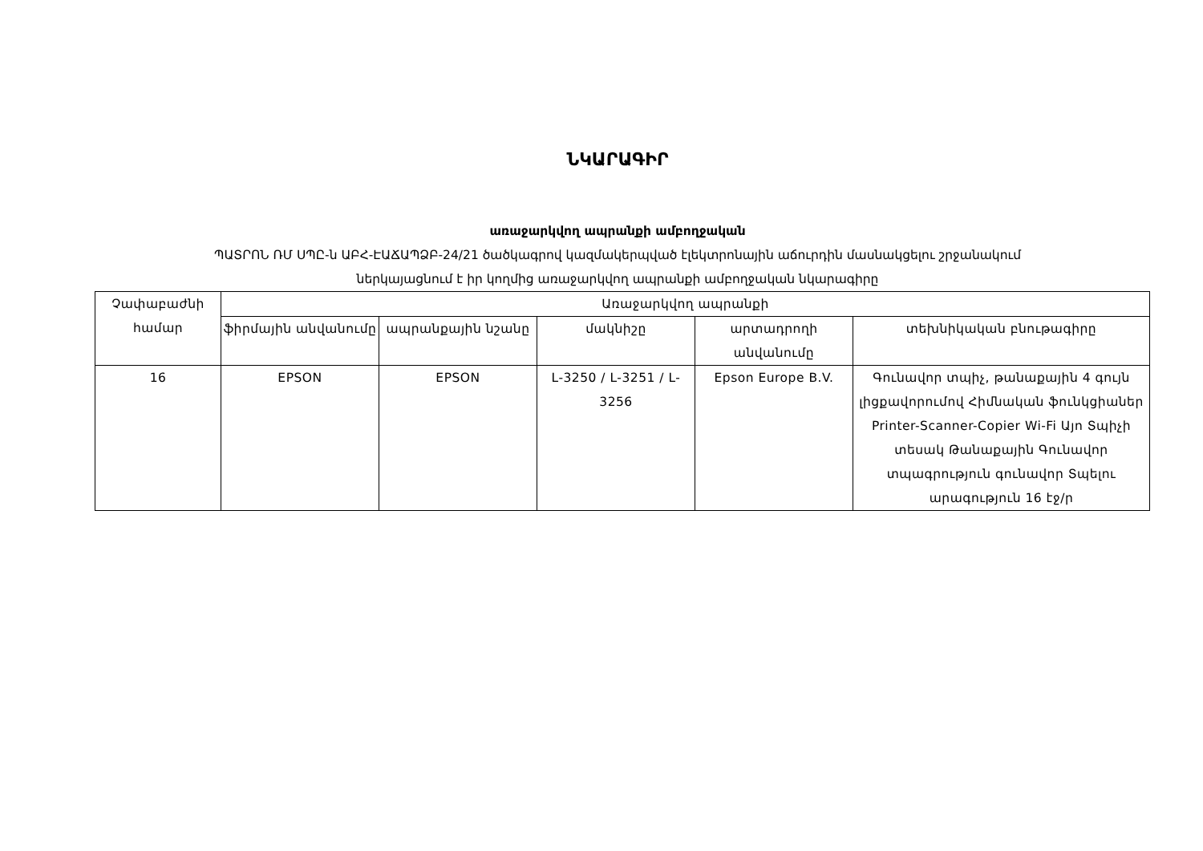ՆԿԱՐԱԳԻՐ
առաջարկվող ապրանքի ամբողջական
ՊԱՏՐՈՆ ՌՄ ՍՊԸ-ն ԱԲՀ-ԷԱՃԱՊՁԲ-24/21 ծածկագրով կազմակերպված էլեկտրոնային աճուրդին մասնակցելու շրջանակում
ներկայացնում է իր կողմից առաջարկվող ապրանքի ամբողջական նկարագիրը
| Չափաբաժնի համար | Առաջարկվող ապրանքի | | | | |
| --- | --- | --- | --- | --- | --- |
| | ֆիրմային անվանումը | ապրանքային նշանը | մակնիշը | արտադրողի անվանումը | տեխնիկական բնութագիրը |
| 16 | EPSON | EPSON | L-3250 / L-3251 / L-3256 | Epson Europe B.V. | Գունավոր տպիչ, թանաքային 4 գույն լիցքավորումով Հիմնական ֆունկցիաներ Printer-Scanner-Copier Wi-Fi Այո Տպիչի տեսակ Թանաքային Գունավոր տպագրություն գունավոր Տպելու արագություն 16 էջ/ր |